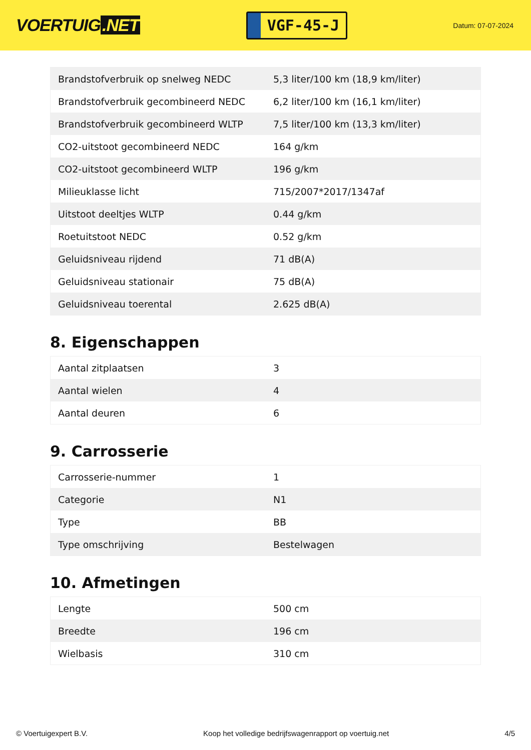VOERTUIG.NET
VGF-45-J
Datum: 07-07-2024
| Brandstofverbruik op snelweg NEDC | 5,3 liter/100 km (18,9 km/liter) |
| Brandstofverbruik gecombineerd NEDC | 6,2 liter/100 km (16,1 km/liter) |
| Brandstofverbruik gecombineerd WLTP | 7,5 liter/100 km (13,3 km/liter) |
| CO2-uitstoot gecombineerd NEDC | 164 g/km |
| CO2-uitstoot gecombineerd WLTP | 196 g/km |
| Milieuklasse licht | 715/2007*2017/1347af |
| Uitstoot deeltjes WLTP | 0.44 g/km |
| Roetuitstoot NEDC | 0.52 g/km |
| Geluidsniveau rijdend | 71 dB(A) |
| Geluidsniveau stationair | 75 dB(A) |
| Geluidsniveau toerental | 2.625 dB(A) |
8. Eigenschappen
| Aantal zitplaatsen | 3 |
| Aantal wielen | 4 |
| Aantal deuren | 6 |
9. Carrosserie
| Carrosserie-nummer | 1 |
| Categorie | N1 |
| Type | BB |
| Type omschrijving | Bestelwagen |
10. Afmetingen
| Lengte | 500 cm |
| Breedte | 196 cm |
| Wielbasis | 310 cm |
© Voertuigexpert B.V. Koop het volledige bedrijfswagenrapport op voertuig.net 4/5